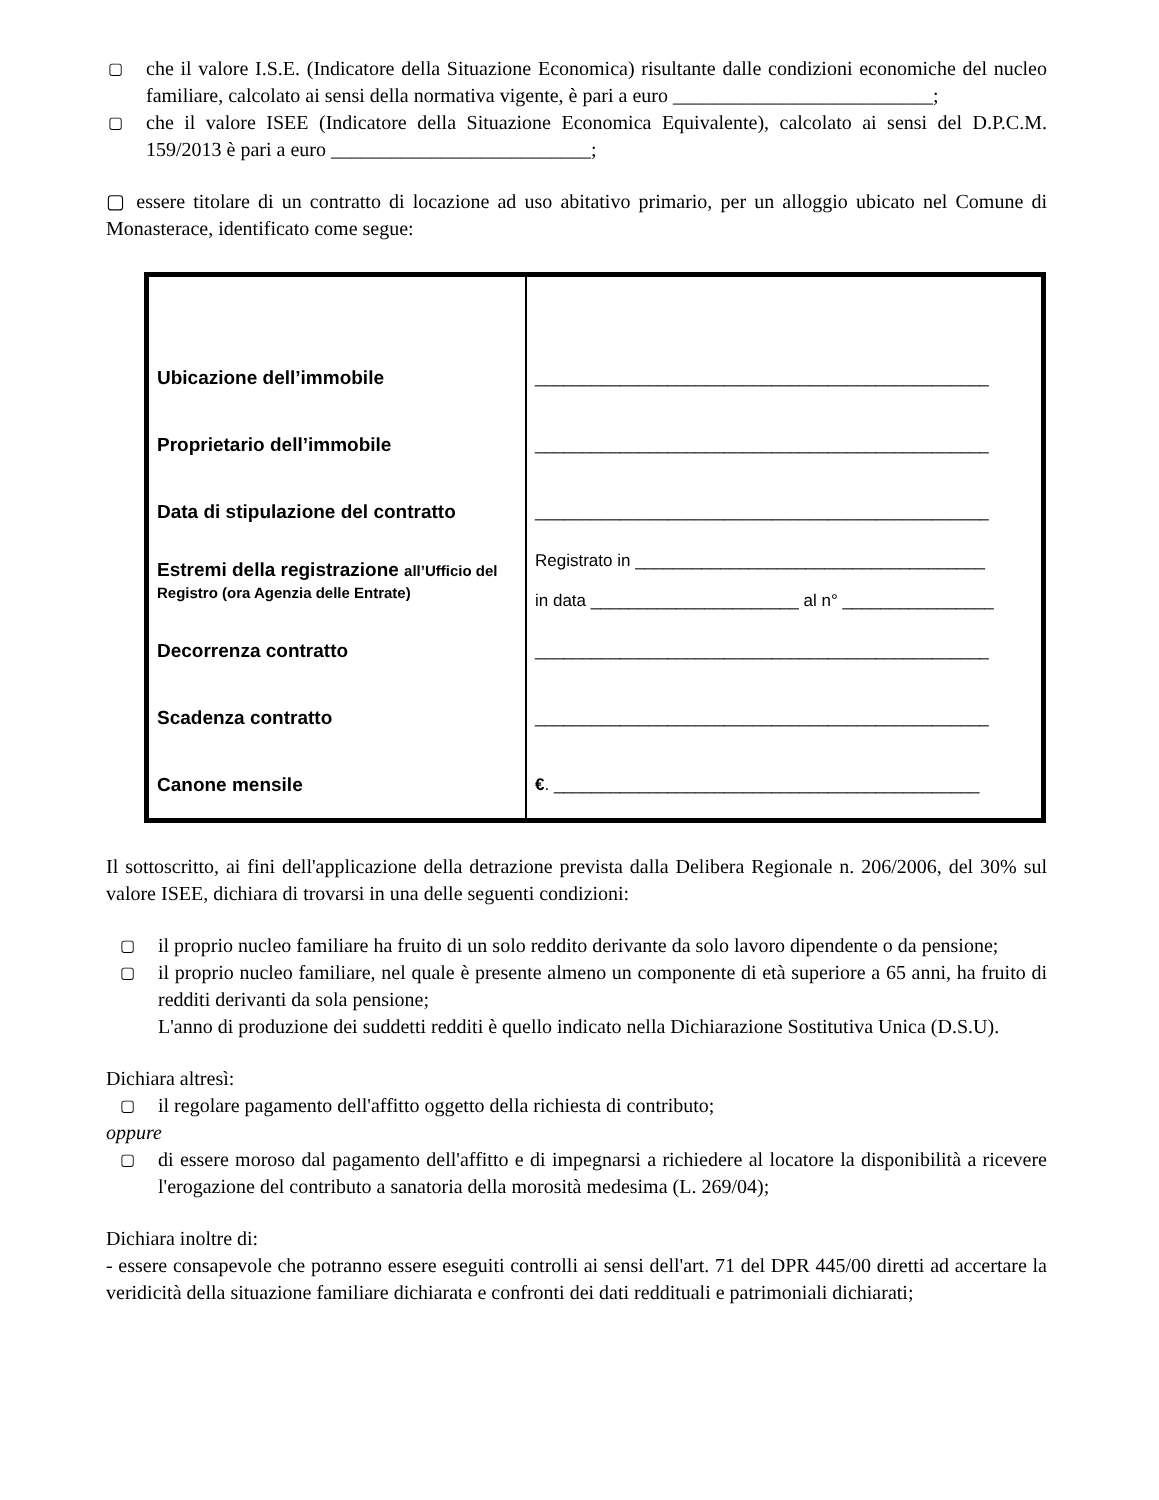▢ che il valore I.S.E. (Indicatore della Situazione Economica) risultante dalle condizioni economiche del nucleo familiare, calcolato ai sensi della normativa vigente, è pari a euro __________________________;
▢ che il valore ISEE (Indicatore della Situazione Economica Equivalente), calcolato ai sensi del D.P.C.M. 159/2013 è pari a euro __________________________;
▢ essere titolare di un contratto di locazione ad uso abitativo primario, per un alloggio ubicato nel Comune di Monasterace, identificato come segue:
| Ubicazione dell’immobile | ________________________________________________ |
| Proprietario dell’immobile | ________________________________________________ |
| Data di stipulazione del contratto | ________________________________________________ |
| Estremi della registrazione all’Ufficio del Registro (ora Agenzia delle Entrate) | Registrato in _____________________________________ in data ______________________ al n° ________________ |
| Decorrenza contratto | ________________________________________________ |
| Scadenza contratto | ________________________________________________ |
| Canone mensile | € . _____________________________________________ |
Il sottoscritto, ai fini dell'applicazione della detrazione prevista dalla Delibera Regionale n. 206/2006, del 30% sul valore ISEE, dichiara di trovarsi in una delle seguenti condizioni:
▢ il proprio nucleo familiare ha fruito di un solo reddito derivante da solo lavoro dipendente o da pensione;
▢ il proprio nucleo familiare, nel quale è presente almeno un componente di età superiore a 65 anni, ha fruito di redditi derivanti da sola pensione;
L'anno di produzione dei suddetti redditi è quello indicato nella Dichiarazione Sostitutiva Unica (D.S.U).
Dichiara altresì:
▢ il regolare pagamento dell'affitto oggetto della richiesta di contributo;
oppure
▢ di essere moroso dal pagamento dell'affitto e di impegnarsi a richiedere al locatore la disponibilità a ricevere l'erogazione del contributo a sanatoria della morosità medesima (L. 269/04);
Dichiara inoltre di:
- essere consapevole che potranno essere eseguiti controlli ai sensi dell'art. 71 del DPR 445/00 diretti ad accertare la veridicità della situazione familiare dichiarata e confronti dei dati reddituali e patrimoniali dichiarati;